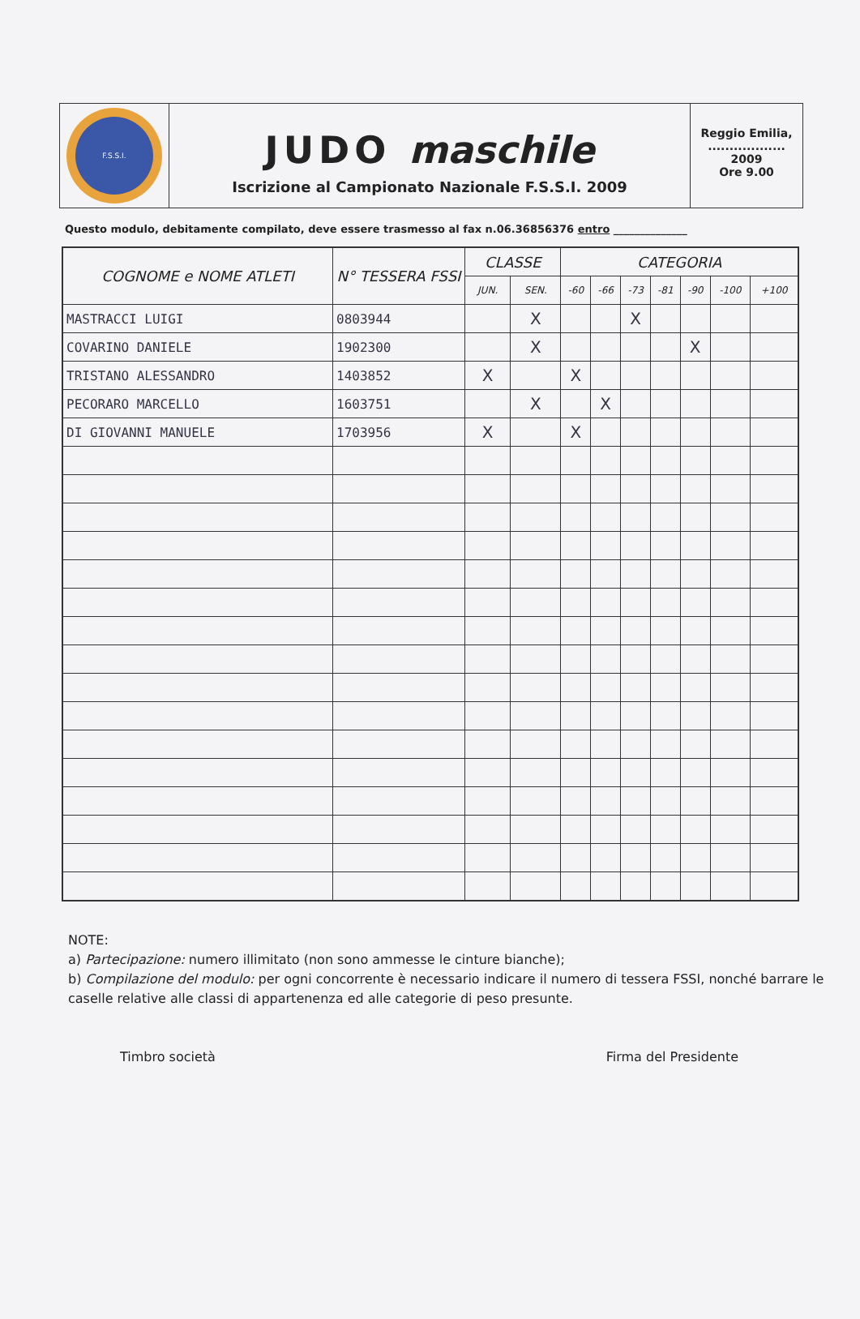F.S.S.I.
JUDO maschile
Iscrizione al Campionato Nazionale F.S.S.I. 2009
Reggio Emilia,
..................
2009
Ore 9.00
Questo modulo, debitamente compilato, deve essere trasmesso al fax n.06.36856376 entro ______________
| COGNOME e NOME ATLETI | N° TESSERA FSSI | CLASSE | | CATEGORIA | | | | | | |
| --- | --- | --- | --- | --- | --- | --- | --- | --- | --- | --- |
| | | JUN. | SEN. | -60 | -66 | -73 | -81 | -90 | -100 | +100 |
| MASTRACCI LUIGI | 0803944 | | X | | | X | | | | |
| COVARINO DANIELE | 1902300 | | X | | | | | X | | |
| TRISTANO ALESSANDRO | 1403852 | X | | X | | | | | | |
| PECORARO MARCELLO | 1603751 | | X | | X | | | | | |
| DI GIOVANNI MANUELE | 1703956 | X | | X | | | | | | |
NOTE:
a) Partecipazione: numero illimitato (non sono ammesse le cinture bianche);
b) Compilazione del modulo: per ogni concorrente è necessario indicare il numero di tessera FSSI, nonché barrare le caselle relative alle classi di appartenenza ed alle categorie di peso presunte.
Timbro società Firma del Presidente